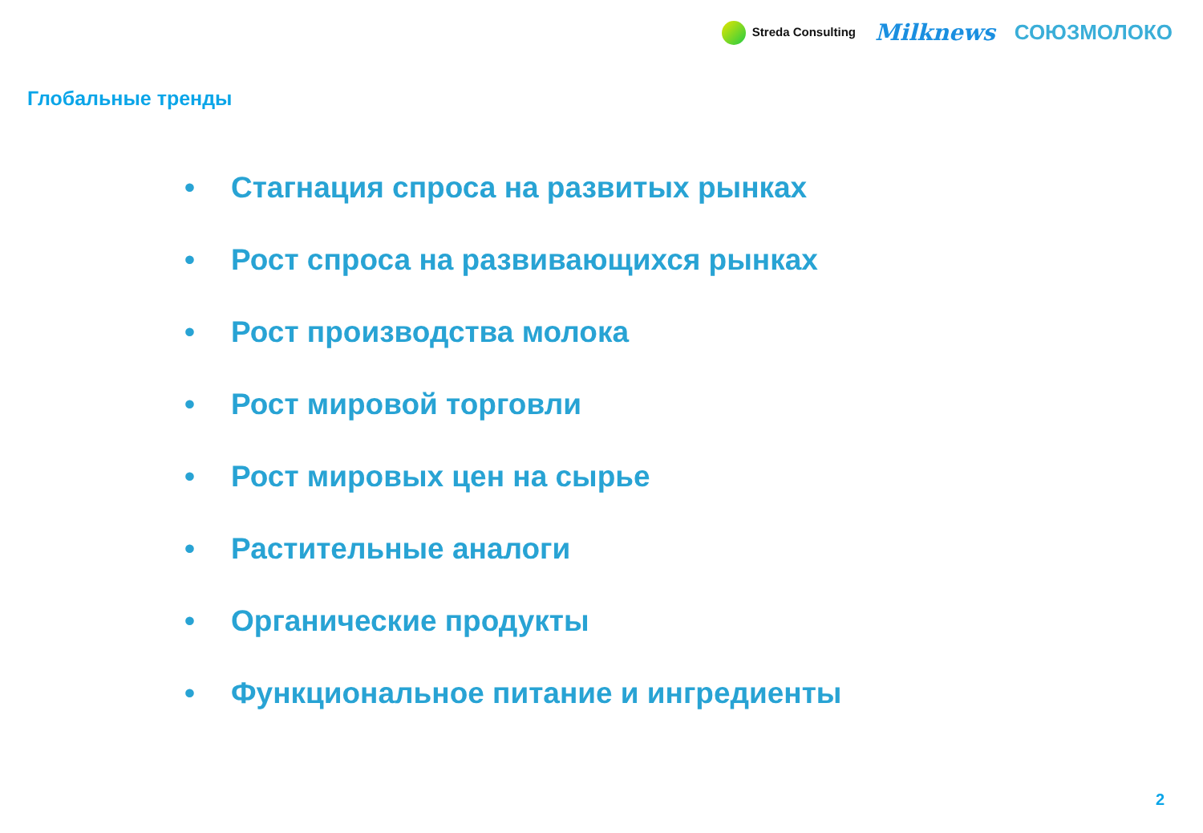Streda Consulting
Milknews СОЮЗМОЛОКО
Глобальные тренды
• Стагнация спроса на развитых рынках
• Рост спроса на развивающихся рынках
• Рост производства молока
• Рост мировой торговли
• Рост мировых цен на сырье
• Растительные аналоги
• Органические продукты
• Функциональное питание и ингредиенты
2